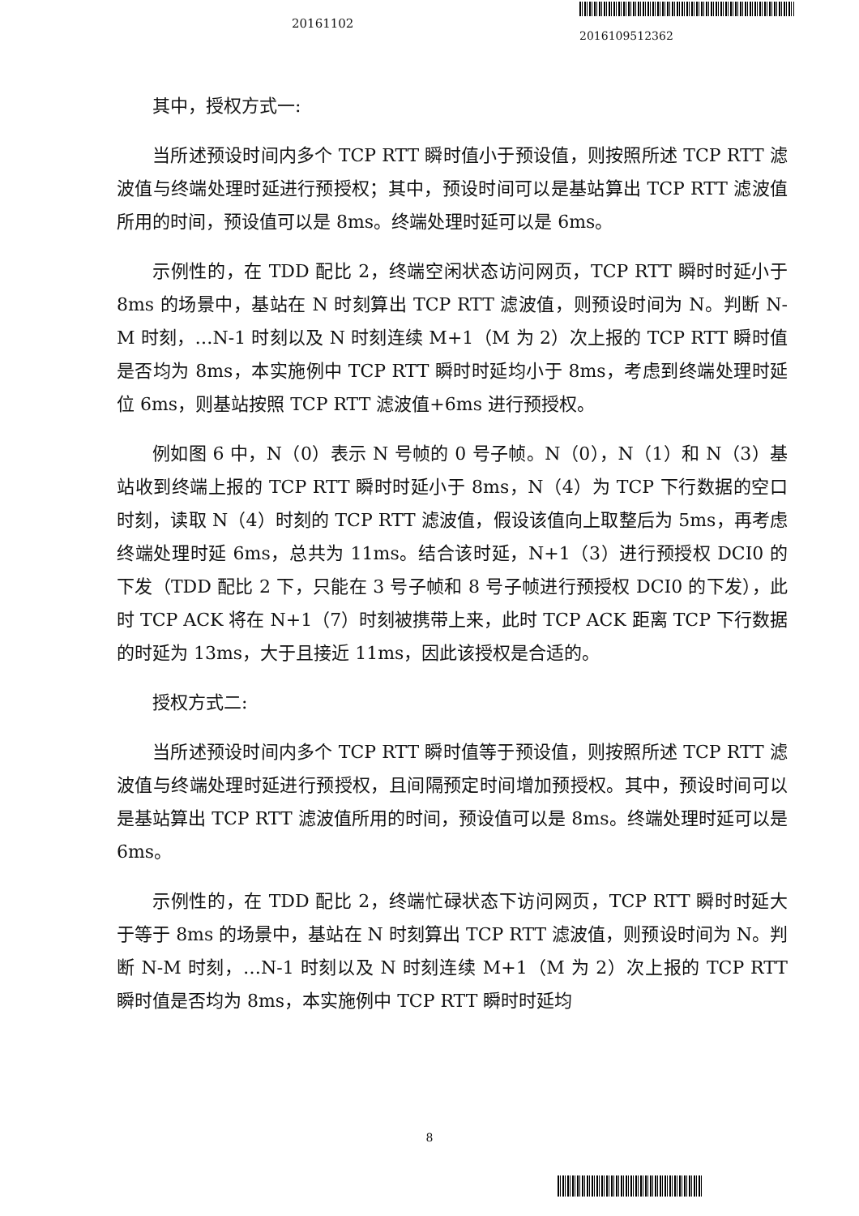20161102
2016109512362
其中，授权方式一:
当所述预设时间内多个 TCP RTT 瞬时值小于预设值，则按照所述 TCP RTT 滤波值与终端处理时延进行预授权；其中，预设时间可以是基站算出 TCP RTT 滤波值所用的时间，预设值可以是 8ms。终端处理时延可以是 6ms。
示例性的，在 TDD 配比 2，终端空闲状态访问网页，TCP RTT 瞬时时延小于 8ms 的场景中，基站在 N 时刻算出 TCP RTT 滤波值，则预设时间为 N。判断 N-M 时刻，…N-1 时刻以及 N 时刻连续 M+1（M 为 2）次上报的 TCP RTT 瞬时值是否均为 8ms，本实施例中 TCP RTT 瞬时时延均小于 8ms，考虑到终端处理时延位 6ms，则基站按照 TCP RTT 滤波值+6ms 进行预授权。
例如图 6 中，N（0）表示 N 号帧的 0 号子帧。N（0），N（1）和 N（3）基站收到终端上报的 TCP RTT 瞬时时延小于 8ms，N（4）为 TCP 下行数据的空口时刻，读取 N（4）时刻的 TCP RTT 滤波值，假设该值向上取整后为 5ms，再考虑终端处理时延 6ms，总共为 11ms。结合该时延，N+1（3）进行预授权 DCI0 的下发（TDD 配比 2 下，只能在 3 号子帧和 8 号子帧进行预授权 DCI0 的下发），此时 TCP ACK 将在 N+1（7）时刻被携带上来，此时 TCP ACK 距离 TCP 下行数据的时延为 13ms，大于且接近 11ms，因此该授权是合适的。
授权方式二:
当所述预设时间内多个 TCP RTT 瞬时值等于预设值，则按照所述 TCP RTT 滤波值与终端处理时延进行预授权，且间隔预定时间增加预授权。其中，预设时间可以是基站算出 TCP RTT 滤波值所用的时间，预设值可以是 8ms。终端处理时延可以是 6ms。
示例性的，在 TDD 配比 2，终端忙碌状态下访问网页，TCP RTT 瞬时时延大于等于 8ms 的场景中，基站在 N 时刻算出 TCP RTT 滤波值，则预设时间为 N。判断 N-M 时刻，…N-1 时刻以及 N 时刻连续 M+1（M 为 2）次上报的 TCP RTT 瞬时值是否均为 8ms，本实施例中 TCP RTT 瞬时时延均
8